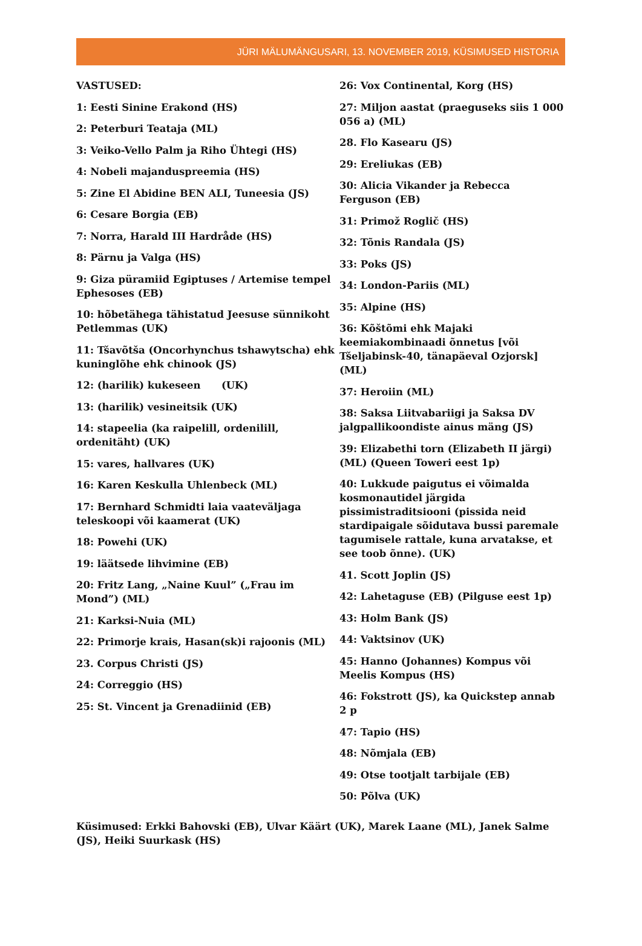JÜRI MÄLUMÄNGUSARI, 13. NOVEMBER 2019, KÜSIMUSED HISTORIA
VASTUSED:
1: Eesti Sinine Erakond (HS)
2: Peterburi Teataja (ML)
3: Veiko-Vello Palm ja Riho Ühtegi (HS)
4: Nobeli majanduspreemia (HS)
5: Zine El Abidine BEN ALI, Tuneesia (JS)
6: Cesare Borgia (EB)
7: Norra, Harald III Hardråde (HS)
8: Pärnu ja Valga (HS)
9: Giza püramiid Egiptuses / Artemise tempel Ephesoses (EB)
10: hõbetähega tähistatud Jeesuse sünnikoht Petlemmas (UK)
11: Tšavõtša (Oncorhynchus tshawytscha) ehk kuninglõhe ehk chinook (JS)
12: (harilik) kukeseen (UK)
13: (harilik) vesineitsik (UK)
14: stapeelia (ka raipelill, ordenilill, ordenitäht) (UK)
15: vares, hallvares (UK)
16: Karen Keskulla Uhlenbeck (ML)
17: Bernhard Schmidti laia vaateväljaga teleskoopi või kaamerat (UK)
18: Powehi (UK)
19: läätsede lihvimine (EB)
20: Fritz Lang, „Naine Kuul” („Frau im Mond”) (ML)
21: Karksi-Nuia (ML)
22: Primorje krais, Hasan(sk)i rajoonis (ML)
23. Corpus Christi (JS)
24: Correggio (HS)
25: St. Vincent ja Grenadiinid (EB)
26: Vox Continental, Korg (HS)
27: Miljon aastat (praeguseks siis 1 000 056 a) (ML)
28. Flo Kasearu (JS)
29: Ereliukas (EB)
30: Alicia Vikander ja Rebecca Ferguson (EB)
31: Primož Roglič (HS)
32: Tõnis Randala (JS)
33: Poks (JS)
34: London-Pariis (ML)
35: Alpine (HS)
36: Kõštõmi ehk Majaki keemiakombinaadi õnnetus [või Tšeljabinsk-40, tänapäeval Ozjorsk] (ML)
37: Heroiin (ML)
38: Saksa Liitvabariigi ja Saksa DV jalgpallikoondiste ainus mäng (JS)
39: Elizabethi torn (Elizabeth II järgi) (ML) (Queen Toweri eest 1p)
40: Lukkude paigutus ei võimalda kosmonautidel järgida pissimistraditsiooni (pissida neid stardipaigale sõidutava bussi paremale tagumisele rattale, kuna arvatakse, et see toob õnne). (UK)
41. Scott Joplin (JS)
42: Lahetaguse (EB) (Pilguse eest 1p)
43: Holm Bank (JS)
44: Vaktsinov (UK)
45: Hanno (Johannes) Kompus või Meelis Kompus (HS)
46: Fokstrott (JS), ka Quickstep annab 2 p
47: Tapio (HS)
48: Nõmjala (EB)
49: Otse tootjalt tarbijale (EB)
50: Põlva (UK)
Küsimused: Erkki Bahovski (EB), Ulvar Käärt (UK), Marek Laane (ML), Janek Salme (JS), Heiki Suurkask (HS)